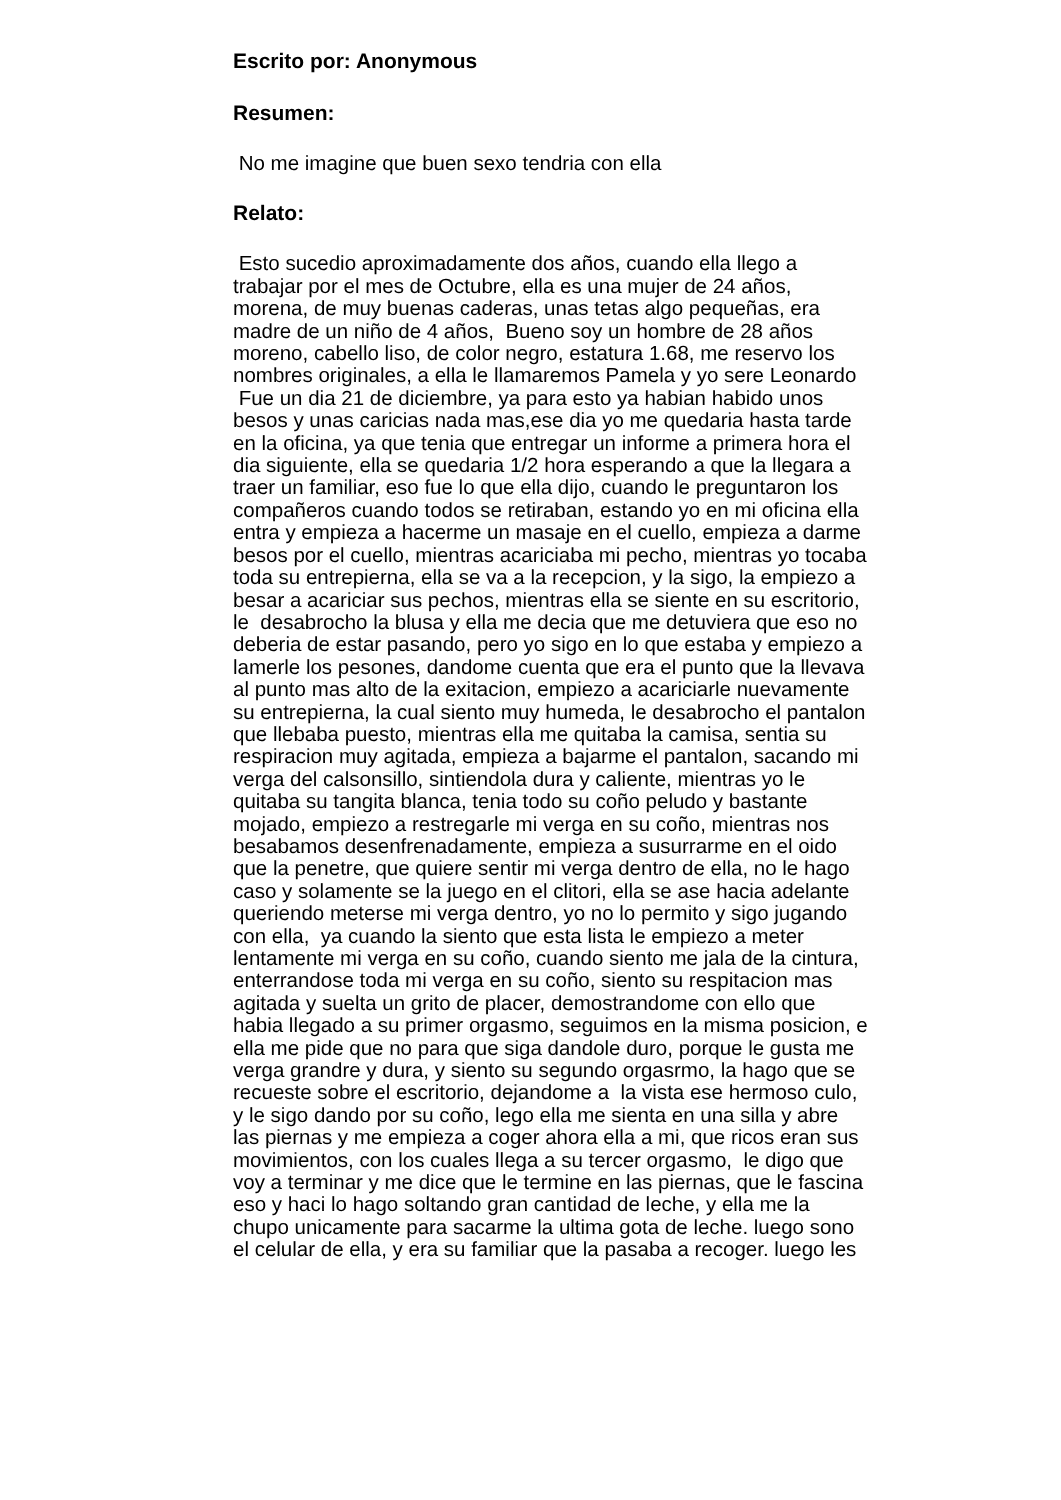Escrito por: Anonymous
Resumen:
No me imagine que buen sexo tendria con ella
Relato:
Esto sucedio aproximadamente dos años, cuando ella llego a
trabajar por el mes de Octubre, ella es una mujer de 24 años,
morena, de muy buenas caderas, unas tetas algo pequeñas, era
madre de un niño de 4 años, Bueno soy un hombre de 28 años
moreno, cabello liso, de color negro, estatura 1.68, me reservo los
nombres originales, a ella le llamaremos Pamela y yo sere Leonardo
Fue un dia 21 de diciembre, ya para esto ya habian habido unos
besos y unas caricias nada mas,ese dia yo me quedaria hasta tarde
en la oficina, ya que tenia que entregar un informe a primera hora el
dia siguiente, ella se quedaria 1/2 hora esperando a que la llegara a
traer un familiar, eso fue lo que ella dijo, cuando le preguntaron los
compañeros cuando todos se retiraban, estando yo en mi oficina ella
entra y empieza a hacerme un masaje en el cuello, empieza a darme
besos por el cuello, mientras acariciaba mi pecho, mientras yo tocaba
toda su entrepierna, ella se va a la recepcion, y la sigo, la empiezo a
besar a acariciar sus pechos, mientras ella se siente en su escritorio,
le desabrocho la blusa y ella me decia que me detuviera que eso no
deberia de estar pasando, pero yo sigo en lo que estaba y empiezo a
lamerle los pesones, dandome cuenta que era el punto que la llevava
al punto mas alto de la exitacion, empiezo a acariciarle nuevamente
su entrepierna, la cual siento muy humeda, le desabrocho el pantalon
que llebaba puesto, mientras ella me quitaba la camisa, sentia su
respiracion muy agitada, empieza a bajarme el pantalon, sacando mi
verga del calsonsillo, sintiendola dura y caliente, mientras yo le
quitaba su tangita blanca, tenia todo su coño peludo y bastante
mojado, empiezo a restregarle mi verga en su coño, mientras nos
besabamos desenfrenadamente, empieza a susurrarme en el oido
que la penetre, que quiere sentir mi verga dentro de ella, no le hago
caso y solamente se la juego en el clitori, ella se ase hacia adelante
queriendo meterse mi verga dentro, yo no lo permito y sigo jugando
con ella, ya cuando la siento que esta lista le empiezo a meter
lentamente mi verga en su coño, cuando siento me jala de la cintura,
enterrandose toda mi verga en su coño, siento su respitacion mas
agitada y suelta un grito de placer, demostrandome con ello que
habia llegado a su primer orgasmo, seguimos en la misma posicion, e
ella me pide que no para que siga dandole duro, porque le gusta me
verga grandre y dura, y siento su segundo orgasrmo, la hago que se
recueste sobre el escritorio, dejandome a la vista ese hermoso culo,
y le sigo dando por su coño, lego ella me sienta en una silla y abre
las piernas y me empieza a coger ahora ella a mi, que ricos eran sus
movimientos, con los cuales llega a su tercer orgasmo, le digo que
voy a terminar y me dice que le termine en las piernas, que le fascina
eso y haci lo hago soltando gran cantidad de leche, y ella me la
chupo unicamente para sacarme la ultima gota de leche. luego sono
el celular de ella, y era su familiar que la pasaba a recoger. luego les